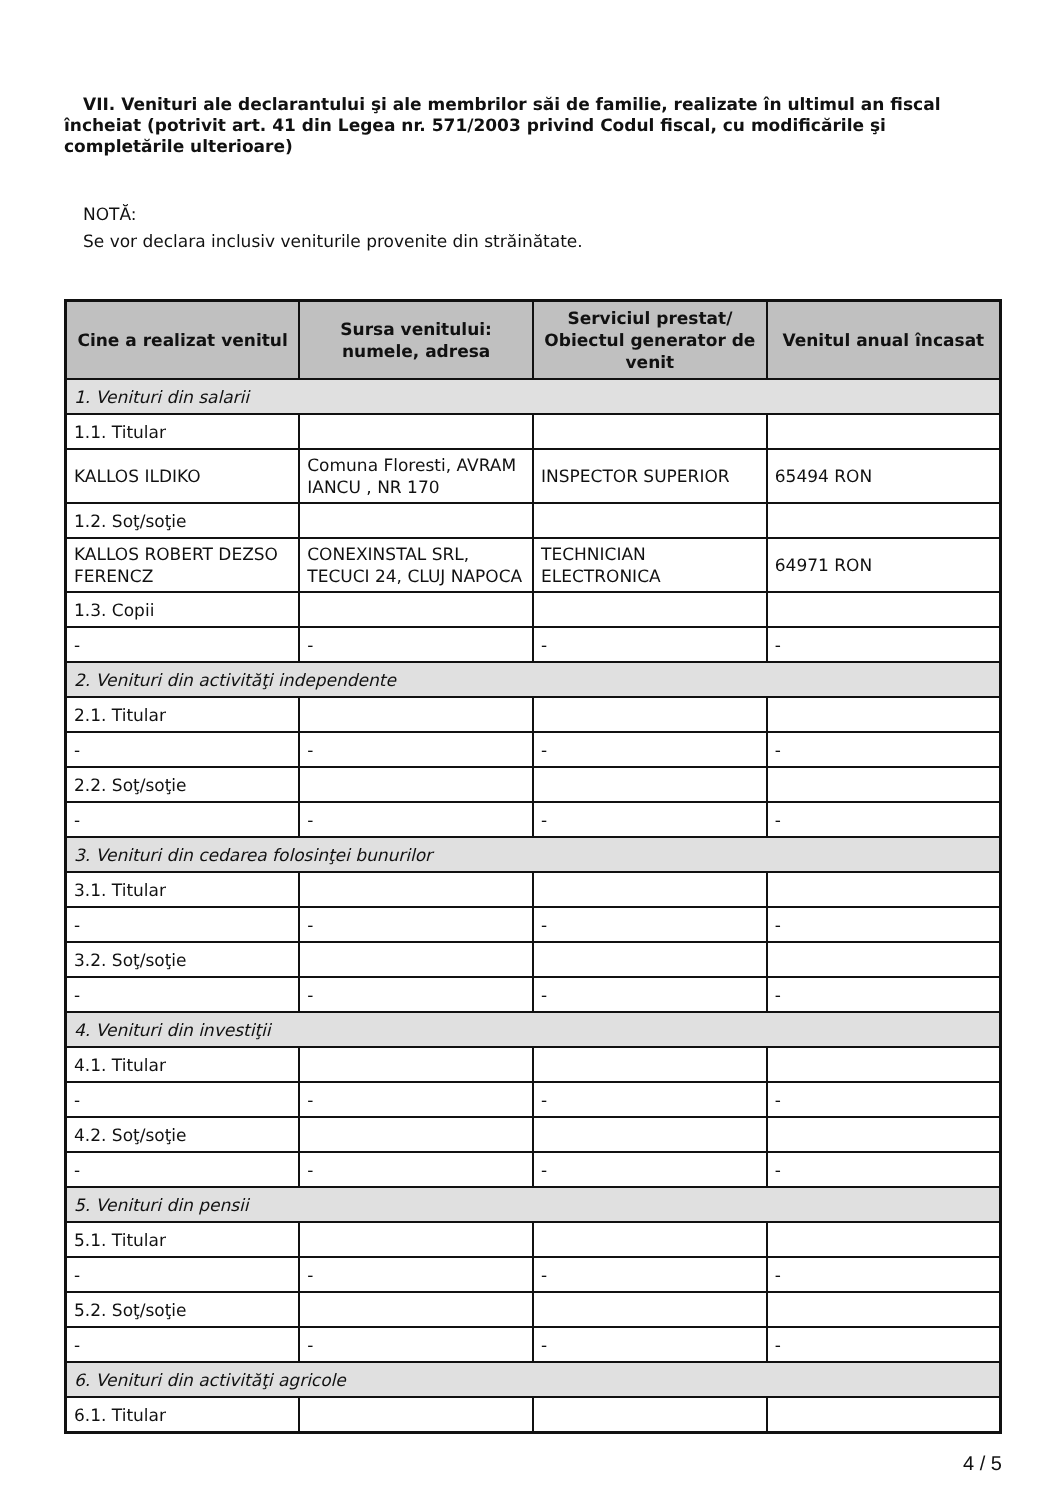VII. Venituri ale declarantului şi ale membrilor săi de familie, realizate în ultimul an fiscal încheiat (potrivit art. 41 din Legea nr. 571/2003 privind Codul fiscal, cu modificările şi completările ulterioare)
NOTĂ:
Se vor declara inclusiv veniturile provenite din străinătate.
| Cine a realizat venitul | Sursa venitului: numele, adresa | Serviciul prestat/ Obiectul generator de venit | Venitul anual încasat |
| --- | --- | --- | --- |
| 1. Venituri din salarii | | | |
| 1.1. Titular | | | |
| KALLOS ILDIKO | Comuna Floresti, AVRAM IANCU , NR 170 | INSPECTOR SUPERIOR | 65494 RON |
| 1.2. Soţ/soţie | | | |
| KALLOS ROBERT DEZSO FERENCZ | CONEXINSTAL SRL, TECUCI 24, CLUJ NAPOCA | TECHNICIAN ELECTRONICA | 64971 RON |
| 1.3. Copii | | | |
| - | - | - | - |
| 2. Venituri din activităţi independente | | | |
| 2.1. Titular | | | |
| - | - | - | - |
| 2.2. Soţ/soţie | | | |
| - | - | - | - |
| 3. Venituri din cedarea folosinţei bunurilor | | | |
| 3.1. Titular | | | |
| - | - | - | - |
| 3.2. Soţ/soţie | | | |
| - | - | - | - |
| 4. Venituri din investiţii | | | |
| 4.1. Titular | | | |
| - | - | - | - |
| 4.2. Soţ/soţie | | | |
| - | - | - | - |
| 5. Venituri din pensii | | | |
| 5.1. Titular | | | |
| - | - | - | - |
| 5.2. Soţ/soţie | | | |
| - | - | - | - |
| 6. Venituri din activităţi agricole | | | |
| 6.1. Titular | | | |
4 / 5